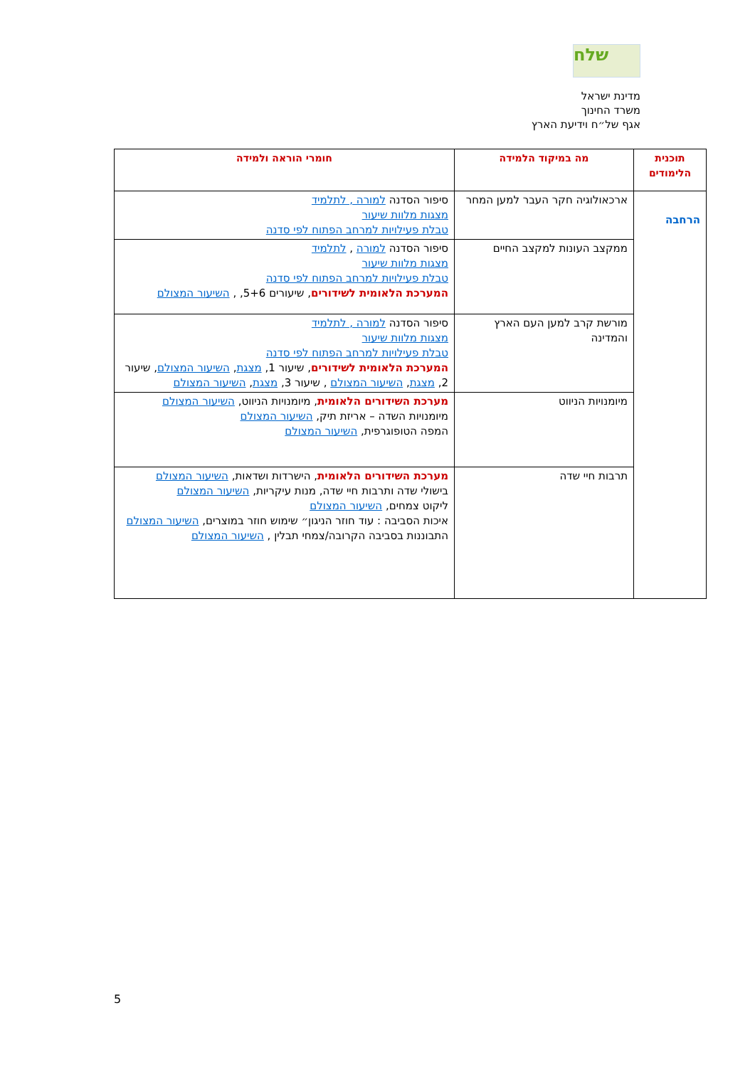שלח
מדינת ישראל
משרד החינוך
אגף של״ח וידיעת הארץ
| תוכנית הלימודים | מה במיקוד הלמידה | חומרי הוראה ולמידה |
| --- | --- | --- |
| הרחבה | ארכאולוגיה חקר העבר למען המחר | סיפור הסדנה למורה , לתלמיד מצגות מלוות שיעור טבלת פעילויות למרחב הפתוח לפי סדנה |
| | ממקצב העונות למקצב החיים | סיפור הסדנה למורה , לתלמיד מצגות מלוות שיעור טבלת פעילויות למרחב הפתוח לפי סדנה המערכת הלאומית לשידורים , שיעורים 5+6, , השיעור המצולם |
| | מורשת קרב למען העם הארץ והמדינה | סיפור הסדנה למורה , לתלמיד מצגות מלוות שיעור טבלת פעילויות למרחב הפתוח לפי סדנה המערכת הלאומית לשידורים , שיעור 1, מצגת , השיעור המצולם , שיעור 2, מצגת , השיעור המצולם , שיעור 3, מצגת , השיעור המצולם |
| | מיומנויות הניווט | מערכת השידורים הלאומית , מיומנויות הניווט, השיעור המצולם מיומנויות השדה – אריזת תיק, השיעור המצולם המפה הטופוגרפית, השיעור המצולם |
| | תרבות חיי שדה | מערכת השידורים הלאומית , הישרדות ושדאות, השיעור המצולם בישולי שדה ותרבות חיי שדה, מנות עיקריות, השיעור המצולם ליקוט צמחים, השיעור המצולם איכות הסביבה : עוד חוזר הניגון״ שימוש חוזר במוצרים, השיעור המצולם התבוננות בסביבה הקרובה/צמחי תבלין , השיעור המצולם |
5